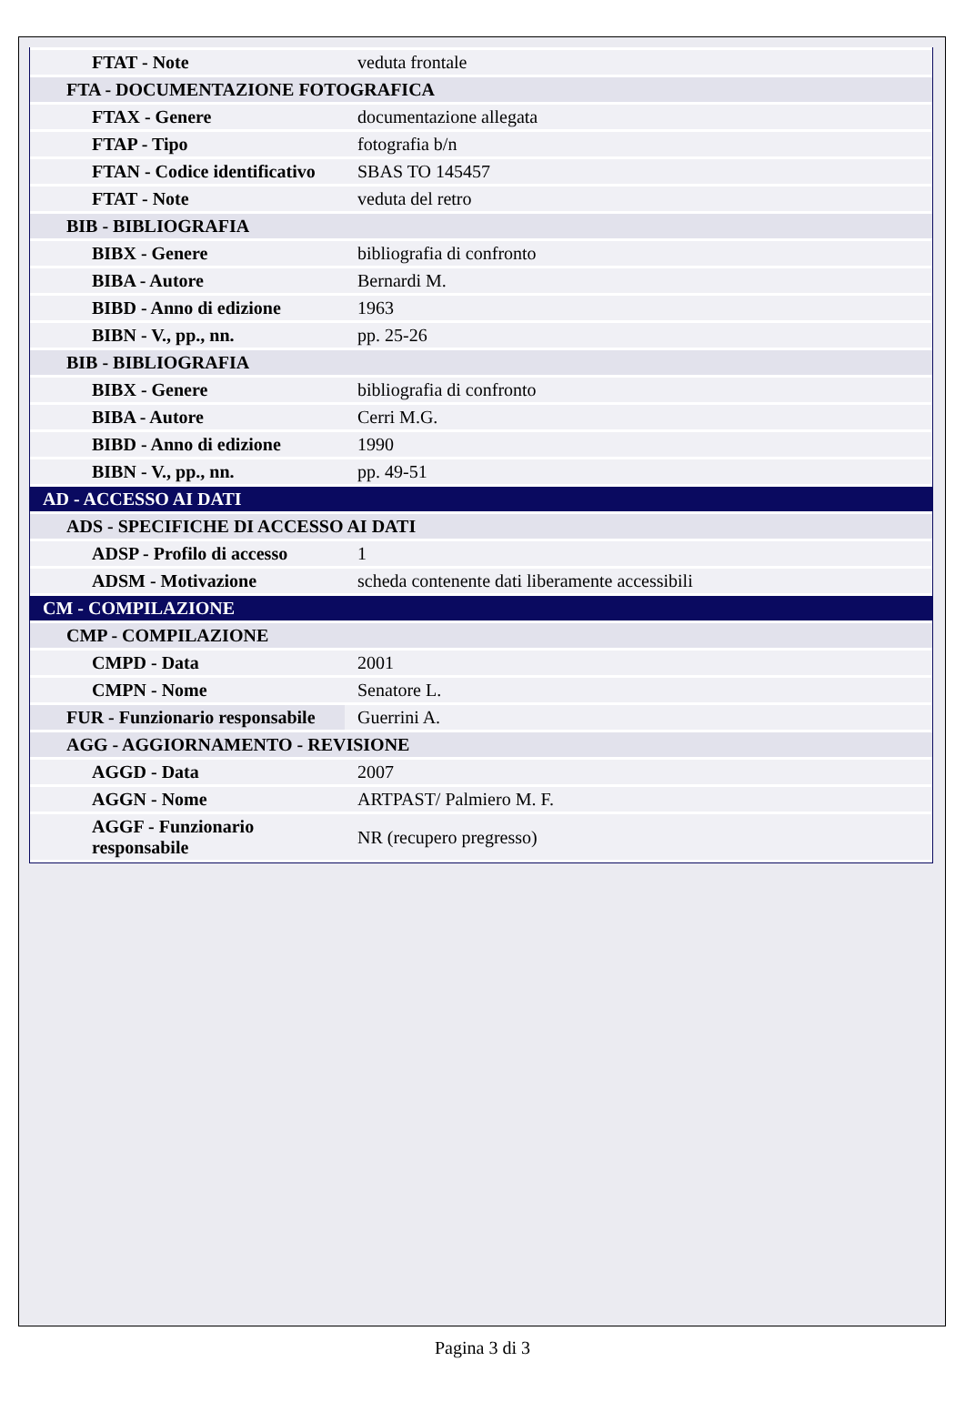| FTAT - Note | veduta frontale |
| FTA - DOCUMENTAZIONE FOTOGRAFICA | |
| FTAX - Genere | documentazione allegata |
| FTAP - Tipo | fotografia b/n |
| FTAN - Codice identificativo | SBAS TO 145457 |
| FTAT - Note | veduta del retro |
| BIB - BIBLIOGRAFIA | |
| BIBX - Genere | bibliografia di confronto |
| BIBA - Autore | Bernardi M. |
| BIBD - Anno di edizione | 1963 |
| BIBN - V., pp., nn. | pp. 25-26 |
| BIB - BIBLIOGRAFIA | |
| BIBX - Genere | bibliografia di confronto |
| BIBA - Autore | Cerri M.G. |
| BIBD - Anno di edizione | 1990 |
| BIBN - V., pp., nn. | pp. 49-51 |
| AD - ACCESSO AI DATI | |
| ADS - SPECIFICHE DI ACCESSO AI DATI | |
| ADSP - Profilo di accesso | 1 |
| ADSM - Motivazione | scheda contenente dati liberamente accessibili |
| CM - COMPILAZIONE | |
| CMP - COMPILAZIONE | |
| CMPD - Data | 2001 |
| CMPN - Nome | Senatore L. |
| FUR - Funzionario responsabile | Guerrini A. |
| AGG - AGGIORNAMENTO - REVISIONE | |
| AGGD - Data | 2007 |
| AGGN - Nome | ARTPAST/ Palmiero M. F. |
| AGGF - Funzionario responsabile | NR (recupero pregresso) |
Pagina 3 di 3